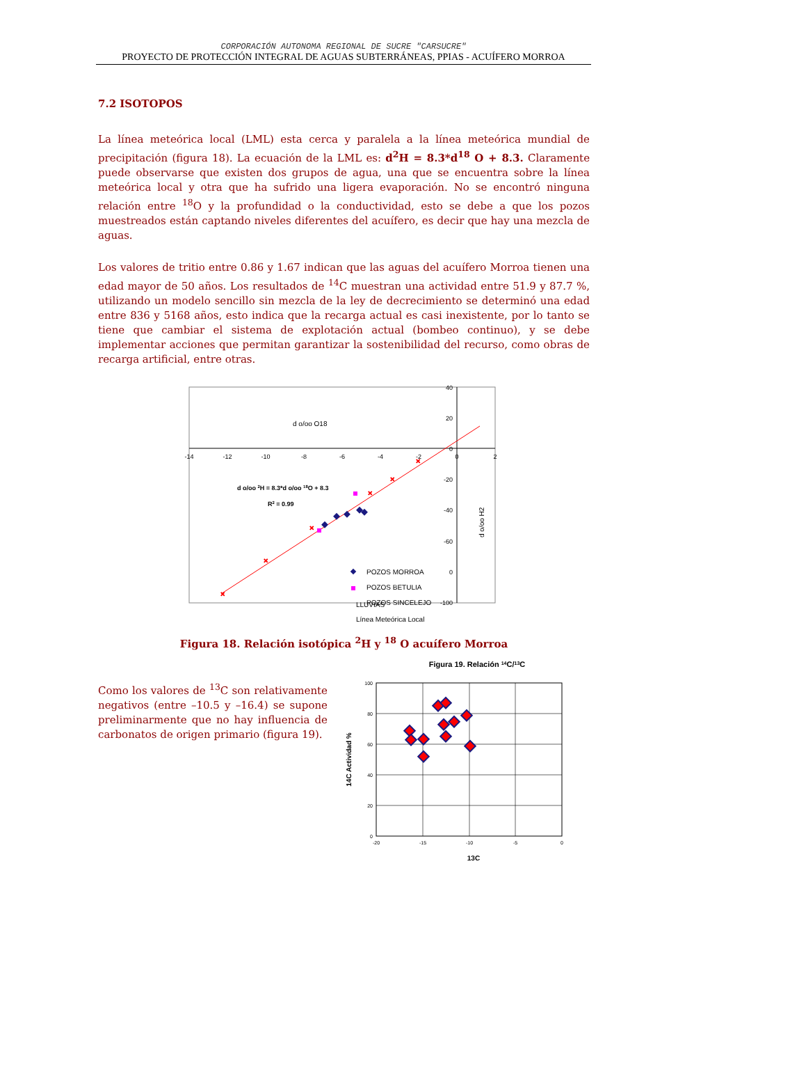CORPORACIÓN AUTONOMA REGIONAL DE SUCRE "CARSUCRE"
PROYECTO DE PROTECCIÓN INTEGRAL DE AGUAS SUBTERRÁNEAS, PPIAS - ACUÍFERO MORROA
7.2 ISOTOPOS
La línea meteórica local (LML) esta cerca y paralela a la línea meteórica mundial de precipitación (figura 18). La ecuación de la LML es: d<sup>2</sup>H = 8.3*d<sup>18</sup> O + 8.3. Claramente puede observarse que existen dos grupos de agua, una que se encuentra sobre la línea meteórica local y otra que ha sufrido una ligera evaporación. No se encontró ninguna relación entre <sup>18</sup>O y la profundidad o la conductividad, esto se debe a que los pozos muestreados están captando niveles diferentes del acuífero, es decir que hay una mezcla de aguas.
Los valores de tritio entre 0.86 y 1.67 indican que las aguas del acuífero Morroa tienen una edad mayor de 50 años. Los resultados de <sup>14</sup>C muestran una actividad entre 51.9 y 87.7 %, utilizando un modelo sencillo sin mezcla de la ley de decrecimiento se determinó una edad entre 836 y 5168 años, esto indica que la recarga actual es casi inexistente, por lo tanto se tiene que cambiar el sistema de explotación actual (bombeo continuo), y se debe implementar acciones que permitan garantizar la sostenibilidad del recurso, como obras de recarga artificial, entre otras.
-14
-12
-10
-8
-6
-4
-2
0
2
40
20
0
-20
-40
-60
0
-100
d o/oo O18
d o/oo H2
d o/oo 2H = 8.3*d o/oo 18O + 8.3
R2 = 0.99
×
×
×
×
×
×
POZOS MORROA
POZOS BETULIA
POZOS SINCELEJO
LLUVIAS
Línea Meteórica Local
Figura 18. Relación isotópica <sup>2</sup>H y <sup>18</sup> O acuífero Morroa
Como los valores de <sup>13</sup>C son relativamente negativos (entre –10.5 y –16.4) se supone preliminarmente que no hay influencia de carbonatos de origen primario (figura 19).
Figura 19. Relación 14C/13C
100
80
60
40
20
0
-20
-15
-10
-5
0
13C
14C Actividad %